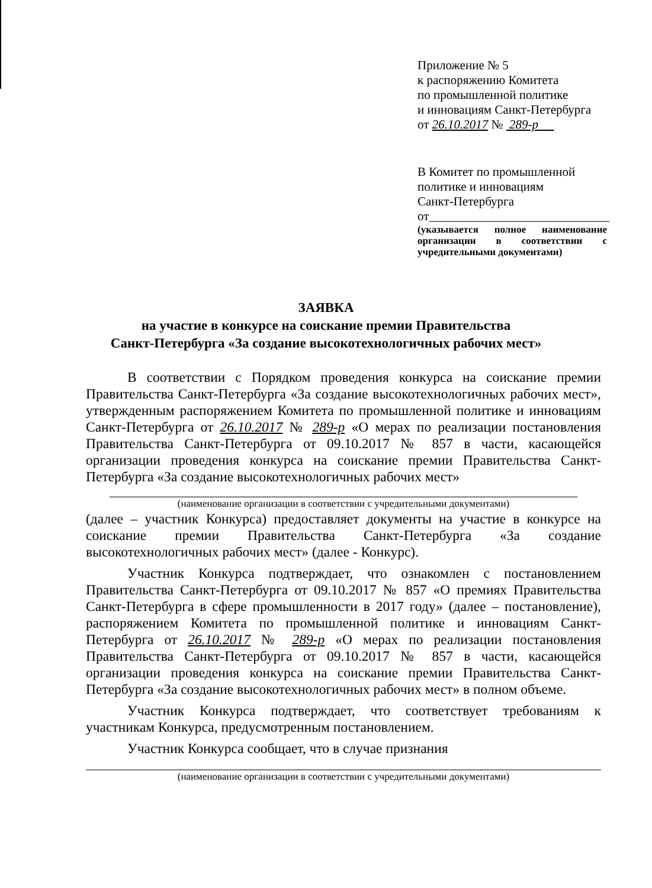Приложение № 5
к распоряжению Комитета
по промышленной политике
и инновациям Санкт-Петербурга
от 26.10.2017 № 289-р
В Комитет по промышленной
политике и инновациям
Санкт-Петербурга
от_____________________________
(указывается полное наименование организации в соответствии с учредительными документами)
ЗАЯВКА
на участие в конкурсе на соискание премии Правительства
Санкт-Петербурга «За создание высокотехнологичных рабочих мест»
В соответствии с Порядком проведения конкурса на соискание премии Правительства Санкт-Петербурга «За создание высокотехнологичных рабочих мест», утвержденным распоряжением Комитета по промышленной политике и инновациям Санкт-Петербурга от 26.10.2017 № 289-р «О мерах по реализации постановления Правительства Санкт-Петербурга от 09.10.2017 № 857 в части, касающейся организации проведения конкурса на соискание премии Правительства Санкт-Петербурга «За создание высокотехнологичных рабочих мест»
(наименование организации в соответствии с учредительными документами)
(далее – участник Конкурса) предоставляет документы на участие в конкурсе на соискание премии Правительства Санкт-Петербурга «За создание высокотехнологичных рабочих мест» (далее - Конкурс).
Участник Конкурса подтверждает, что ознакомлен с постановлением Правительства Санкт-Петербурга от 09.10.2017 № 857 «О премиях Правительства Санкт-Петербурга в сфере промышленности в 2017 году» (далее – постановление), распоряжением Комитета по промышленной политике и инновациям Санкт-Петербурга от 26.10.2017 № 289-р «О мерах по реализации постановления Правительства Санкт-Петербурга от 09.10.2017 № 857 в части, касающейся организации проведения конкурса на соискание премии Правительства Санкт-Петербурга «За создание высокотехнологичных рабочих мест» в полном объеме.
Участник Конкурса подтверждает, что соответствует требованиям к участникам Конкурса, предусмотренным постановлением.
Участник Конкурса сообщает, что в случае признания
(наименование организации в соответствии с учредительными документами)